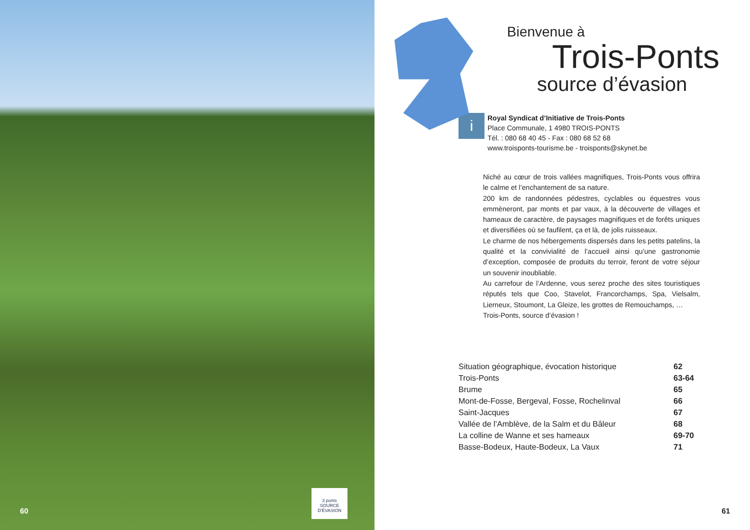3 ponts
SOURCE D'ÉVASION
60
Bienvenue à
Trois-Ponts
source d’évasion
i
Royal Syndicat d’Initiative de Trois-Ponts
Place Communale, 1 4980 TROIS-PONTS
Tél. : 080 68 40 45 - Fax : 080 68 52 68
www.troisponts-tourisme.be - troisponts@skynet.be
Niché au cœur de trois vallées magnifiques, Trois-Ponts vous offrira le calme et l’enchantement de sa nature.
200 km de randonnées pédestres, cyclables ou équestres vous emmèneront, par monts et par vaux, à la découverte de villages et hameaux de caractère, de paysages magnifiques et de forêts uniques et diversifiées où se faufilent, ça et là, de jolis ruisseaux.
Le charme de nos hébergements dispersés dans les petits patelins, la qualité et la convivialité de l’accueil ainsi qu’une gastronomie d’exception, composée de produits du terroir, feront de votre séjour un souvenir inoubliable.
Au carrefour de l’Ardenne, vous serez proche des sites touristiques réputés tels que Coo, Stavelot, Francorchamps, Spa, Vielsalm, Lierneux, Stoumont, La Gleize, les grottes de Remouchamps, …
Trois-Ponts, source d’évasion !
| Situation géographique, évocation historique | 62 |
| Trois-Ponts | 63-64 |
| Brume | 65 |
| Mont-de-Fosse, Bergeval, Fosse, Rochelinval | 66 |
| Saint-Jacques | 67 |
| Vallée de l’Amblève, de la Salm et du Bâleur | 68 |
| La colline de Wanne et ses hameaux | 69-70 |
| Basse-Bodeux, Haute-Bodeux, La Vaux | 71 |
61